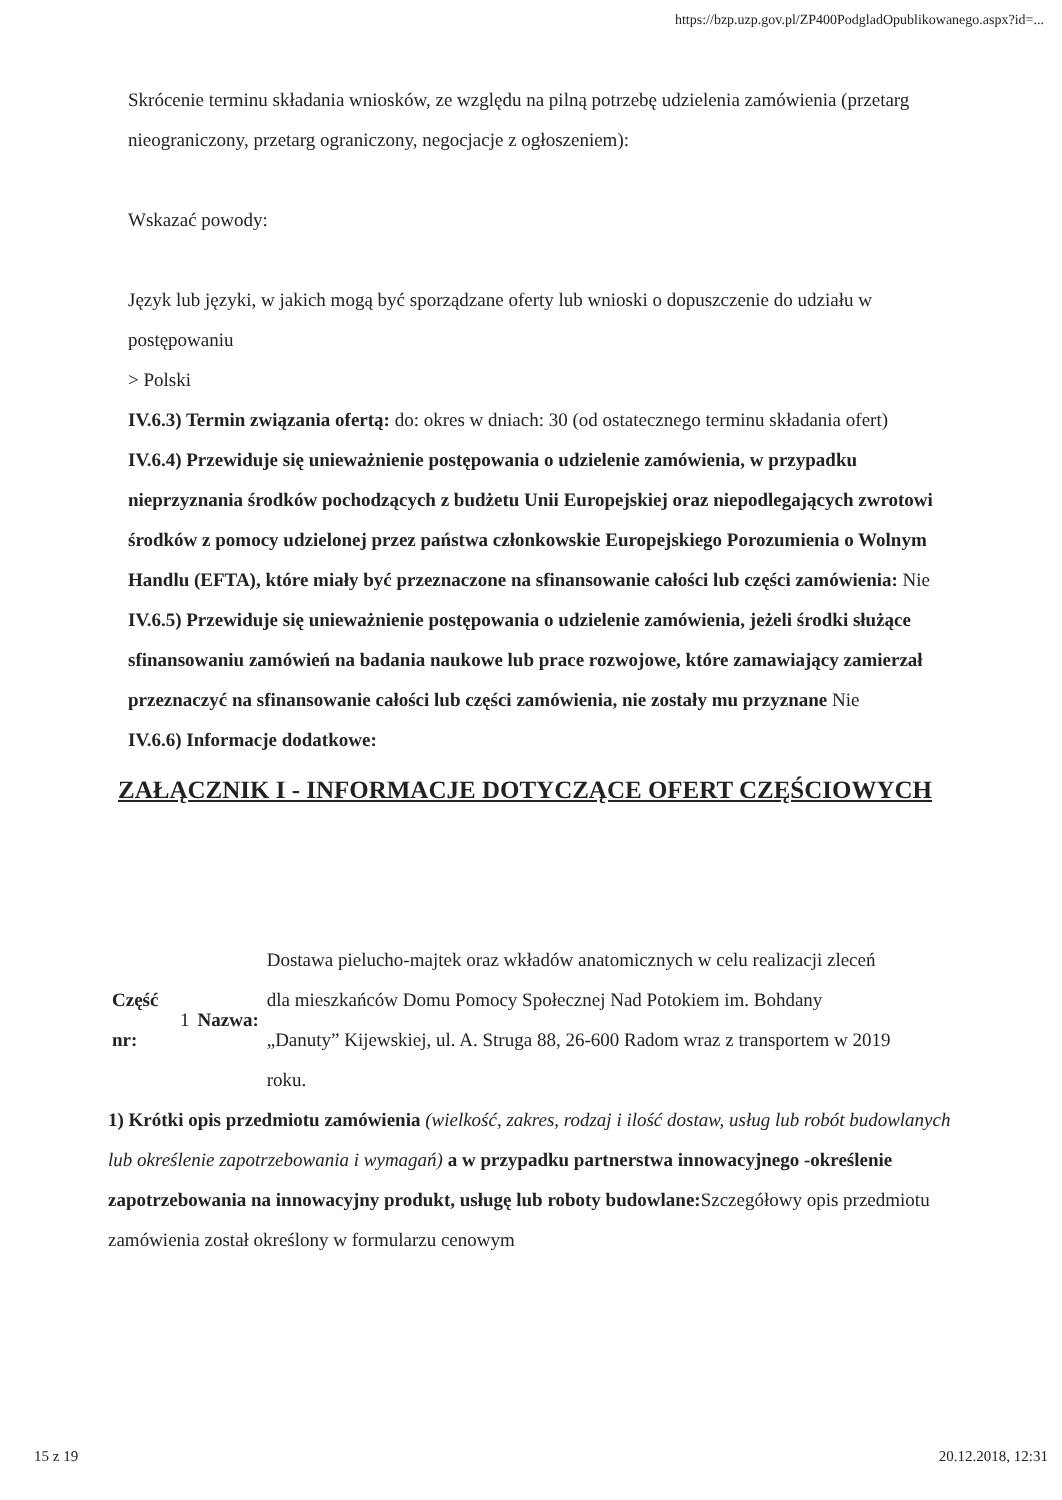https://bzp.uzp.gov.pl/ZP400PodgladOpublikowanego.aspx?id=...
Skrócenie terminu składania wniosków, ze względu na pilną potrzebę udzielenia zamówienia (przetarg nieograniczony, przetarg ograniczony, negocjacje z ogłoszeniem):
Wskazać powody:
Język lub języki, w jakich mogą być sporządzane oferty lub wnioski o dopuszczenie do udziału w postępowaniu
> Polski
IV.6.3) Termin związania ofertą: do: okres w dniach: 30 (od ostatecznego terminu składania ofert)
IV.6.4) Przewiduje się unieważnienie postępowania o udzielenie zamówienia, w przypadku nieprzyznania środków pochodzących z budżetu Unii Europejskiej oraz niepodlegających zwrotowi środków z pomocy udzielonej przez państwa członkowskie Europejskiego Porozumienia o Wolnym Handlu (EFTA), które miały być przeznaczone na sfinansowanie całości lub części zamówienia: Nie
IV.6.5) Przewiduje się unieważnienie postępowania o udzielenie zamówienia, jeżeli środki służące sfinansowaniu zamówień na badania naukowe lub prace rozwojowe, które zamawiający zamierzał przeznaczyć na sfinansowanie całości lub części zamówienia, nie zostały mu przyznane Nie
IV.6.6) Informacje dodatkowe:
ZAŁĄCZNIK I - INFORMACJE DOTYCZĄCE OFERT CZĘŚCIOWYCH
| Część nr: | 1 | Nazwa: | Dostawa pielucho-majtek oraz wkładów anatomicznych w celu realizacji zleceń dla mieszkańców Domu Pomocy Społecznej Nad Potokiem im. Bohdany „Danuty” Kijewskiej, ul. A. Struga 88, 26-600 Radom wraz z transportem w 2019 roku. |
1) Krótki opis przedmiotu zamówienia (wielkość, zakres, rodzaj i ilość dostaw, usług lub robót budowlanych lub określenie zapotrzebowania i wymagań) a w przypadku partnerstwa innowacyjnego -określenie zapotrzebowania na innowacyjny produkt, usługę lub roboty budowlane: Szczegółowy opis przedmiotu zamówienia został określony w formularzu cenowym
15 z 19 20.12.2018, 12:31